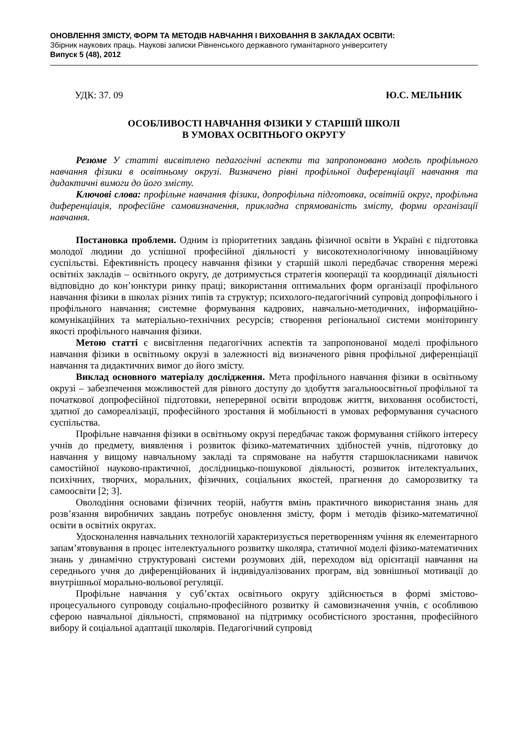ОНОВЛЕННЯ ЗМІСТУ, ФОРМ ТА МЕТОДІВ НАВЧАННЯ І ВИХОВАННЯ В ЗАКЛАДАХ ОСВІТИ:
Збірник наукових праць. Наукові записки Рівненського державного гуманітарного університету
Випуск 5 (48), 2012
УДК: 37. 09 Ю.С. МЕЛЬНИК
ОСОБЛИВОСТІ НАВЧАННЯ ФІЗИКИ У СТАРШІЙ ШКОЛІ
В УМОВАХ ОСВІТНЬОГО ОКРУГУ
Резюме У статті висвітлено педагогічні аспекти та запропоновано модель профільного навчання фізики в освітньому окрузі. Визначено рівні профільної диференціації навчання та дидактичні вимоги до його змісту.
Ключові слова: профільне навчання фізики, допрофільна підготовка, освітній округ, профільна диференціація, професійне самовизначення, прикладна спрямованість змісту, форми організації навчання.
Постановка проблеми. Одним із пріоритетних завдань фізичної освіти в Україні є підготовка молодої людини до успішної професійної діяльності у високотехнологічному інноваційному суспільстві. Ефективність процесу навчання фізики у старшій школі передбачає створення мережі освітніх закладів – освітнього округу, де дотримується стратегія кооперації та координації діяльності відповідно до кон’юнктури ринку праці; використання оптимальних форм організації профільного навчання фізики в школах різних типів та структур; психолого-педагогічний супровід допрофільного і профільного навчання; системне формування кадрових, навчально-методичних, інформаційно-комунікаційних та матеріально-технічних ресурсів; створення регіональної системи моніторингу якості профільного навчання фізики.
Метою статті є висвітлення педагогічних аспектів та запропонованої моделі профільного навчання фізики в освітньому окрузі в залежності від визначеного рівня профільної диференціації навчання та дидактичних вимог до його змісту.
Виклад основного матеріалу дослідження. Мета профільного навчання фізики в освітньому окрузі – забезпечення можливостей для рівного доступу до здобуття загальноосвітньої профільної та початкової допрофесійної підготовки, неперервної освіти впродовж життя, виховання особистості, здатної до самореалізації, професійного зростання й мобільності в умовах реформування сучасного суспільства.
Профільне навчання фізики в освітньому окрузі передбачає також формування стійкого інтересу учнів до предмету, виявлення і розвиток фізико-математичних здібностей учнів, підготовку до навчання у вищому навчальному закладі та спрямоване на набуття старшокласниками навичок самостійної науково-практичної, дослідницько-пошукової діяльності, розвиток інтелектуальних, психічних, творчих, моральних, фізичних, соціальних якостей, прагнення до саморозвитку та самоосвіти [2; 3].
Оволодіння основами фізичних теорій, набуття вмінь практичного використання знань для розв’язання виробничих завдань потребує оновлення змісту, форм і методів фізико-математичної освіти в освітніх округах.
Удосконалення навчальних технологій характеризується перетворенням учіння як елементарного запам’ятовування в процес інтелектуального розвитку школяра, статичної моделі фізико-математичних знань у динамічно структуровані системи розумових дій, переходом від орієнтації навчання на середнього учня до диференційованих й індивідуалізованих програм, від зовнішньої мотивації до внутрішньої морально-вольової регуляції.
Профільне навчання у суб’єктах освітнього округу здійснюється в формі змістово-процесуального супроводу соціально-професійного розвитку й самовизначення учнів, є особливою сферою навчальної діяльності, спрямованої на підтримку особистісного зростання, професійного вибору й соціальної адаптації школярів. Педагогічний супровід